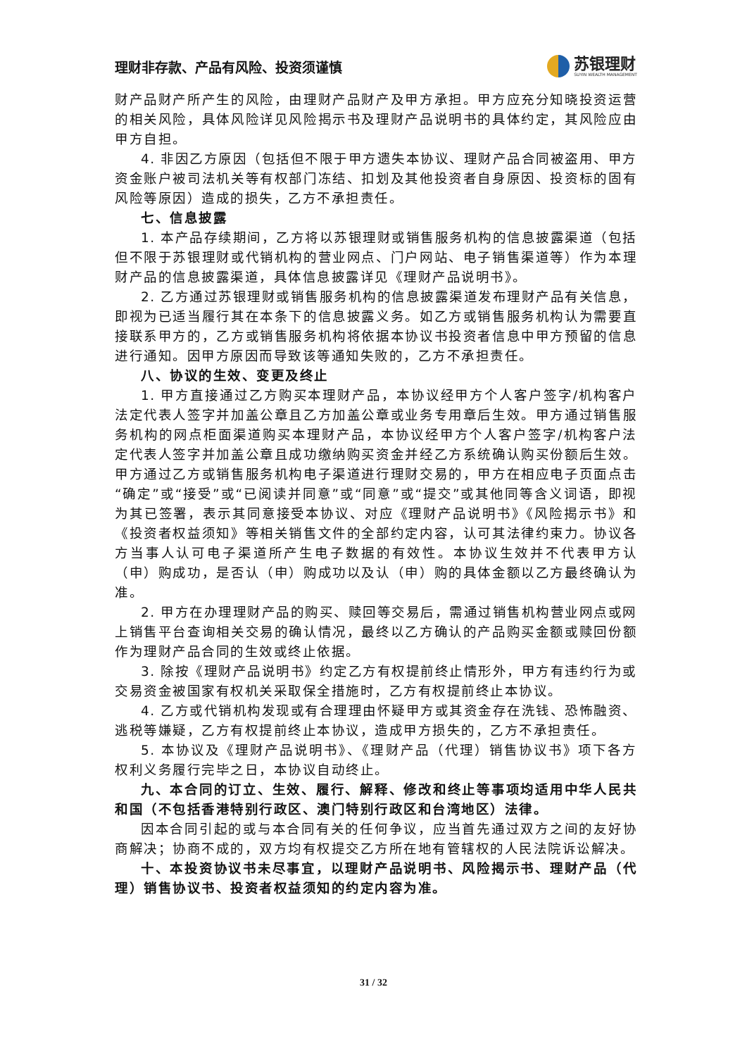理财非存款、产品有风险、投资须谨慎
苏银理财
SUYIN WEALTH MANAGEMENT
财产品财产所产生的风险，由理财产品财产及甲方承担。甲方应充分知晓投资运营的相关风险，具体风险详见风险揭示书及理财产品说明书的具体约定，其风险应由甲方自担。
4. 非因乙方原因（包括但不限于甲方遗失本协议、理财产品合同被盗用、甲方资金账户被司法机关等有权部门冻结、扣划及其他投资者自身原因、投资标的固有风险等原因）造成的损失，乙方不承担责任。
七、信息披露
1. 本产品存续期间，乙方将以苏银理财或销售服务机构的信息披露渠道（包括但不限于苏银理财或代销机构的营业网点、门户网站、电子销售渠道等）作为本理财产品的信息披露渠道，具体信息披露详见《理财产品说明书》。
2. 乙方通过苏银理财或销售服务机构的信息披露渠道发布理财产品有关信息，即视为已适当履行其在本条下的信息披露义务。如乙方或销售服务机构认为需要直接联系甲方的，乙方或销售服务机构将依据本协议书投资者信息中甲方预留的信息进行通知。因甲方原因而导致该等通知失败的，乙方不承担责任。
八、协议的生效、变更及终止
1. 甲方直接通过乙方购买本理财产品，本协议经甲方个人客户签字/机构客户法定代表人签字并加盖公章且乙方加盖公章或业务专用章后生效。甲方通过销售服务机构的网点柜面渠道购买本理财产品，本协议经甲方个人客户签字/机构客户法定代表人签字并加盖公章且成功缴纳购买资金并经乙方系统确认购买份额后生效。甲方通过乙方或销售服务机构电子渠道进行理财交易的，甲方在相应电子页面点击“确定”或“接受”或“已阅读并同意”或“同意”或“提交”或其他同等含义词语，即视为其已签署，表示其同意接受本协议、对应《理财产品说明书》《风险揭示书》和《投资者权益须知》等相关销售文件的全部约定内容，认可其法律约束力。协议各方当事人认可电子渠道所产生电子数据的有效性。本协议生效并不代表甲方认（申）购成功，是否认（申）购成功以及认（申）购的具体金额以乙方最终确认为准。
2. 甲方在办理理财产品的购买、赎回等交易后，需通过销售机构营业网点或网上销售平台查询相关交易的确认情况，最终以乙方确认的产品购买金额或赎回份额作为理财产品合同的生效或终止依据。
3. 除按《理财产品说明书》约定乙方有权提前终止情形外，甲方有违约行为或交易资金被国家有权机关采取保全措施时，乙方有权提前终止本协议。
4. 乙方或代销机构发现或有合理理由怀疑甲方或其资金存在洗钱、恐怖融资、逃税等嫌疑，乙方有权提前终止本协议，造成甲方损失的，乙方不承担责任。
5. 本协议及《理财产品说明书》、《理财产品（代理）销售协议书》项下各方权利义务履行完毕之日，本协议自动终止。
九、本合同的订立、生效、履行、解释、修改和终止等事项均适用中华人民共和国（不包括香港特别行政区、澳门特别行政区和台湾地区）法律。
因本合同引起的或与本合同有关的任何争议，应当首先通过双方之间的友好协商解决；协商不成的，双方均有权提交乙方所在地有管辖权的人民法院诉讼解决。
十、本投资协议书未尽事宜，以理财产品说明书、风险揭示书、理财产品（代理）销售协议书、投资者权益须知的约定内容为准。
31 / 32